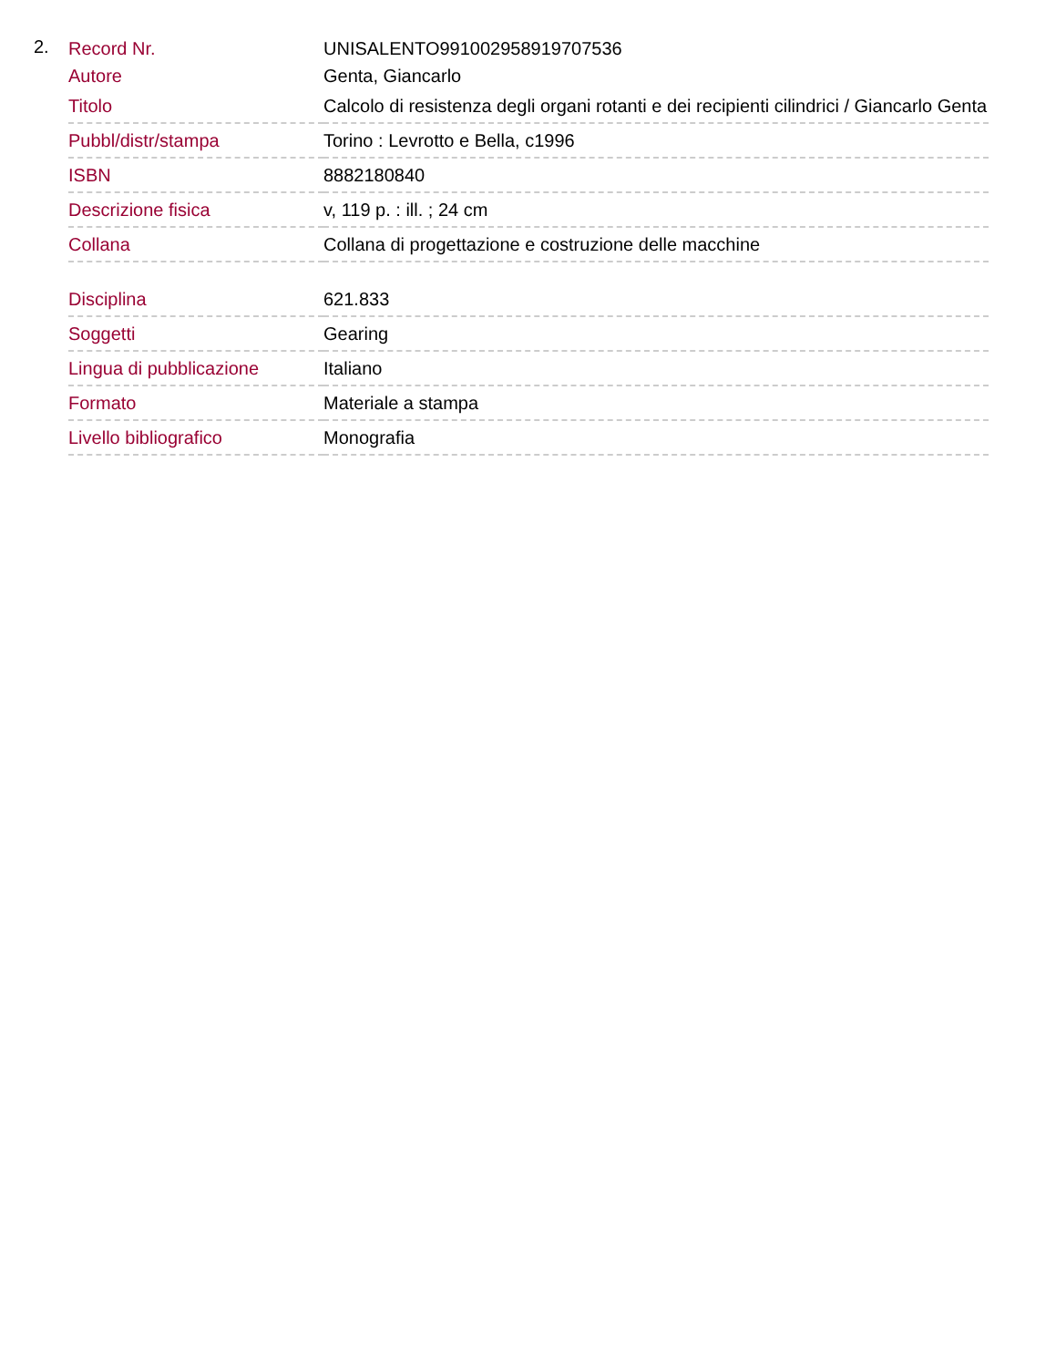2.
| Record Nr. | UNISALENTO991002958919707536 |
| Autore | Genta, Giancarlo |
| Titolo | Calcolo di resistenza degli organi rotanti e dei recipienti cilindrici / Giancarlo Genta |
| Pubbl/distr/stampa | Torino : Levrotto e Bella, c1996 |
| ISBN | 8882180840 |
| Descrizione fisica | v, 119 p. : ill. ; 24 cm |
| Collana | Collana di progettazione e costruzione delle macchine |
| Disciplina | 621.833 |
| Soggetti | Gearing |
| Lingua di pubblicazione | Italiano |
| Formato | Materiale a stampa |
| Livello bibliografico | Monografia |